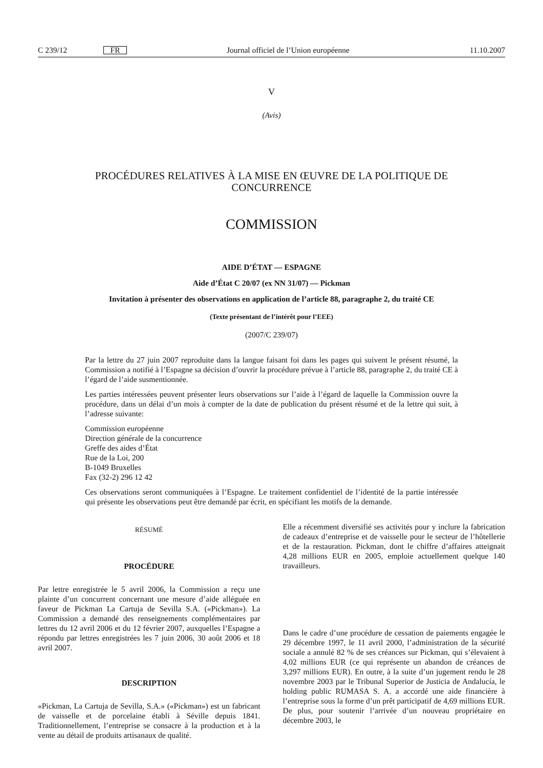C 239/12 FR Journal officiel de l’Union européenne 11.10.2007
V
(Avis)
PROCÉDURES RELATIVES À LA MISE EN ŒUVRE DE LA POLITIQUE DE
CONCURRENCE
COMMISSION
AIDE D’ÉTAT — ESPAGNE
Aide d’État C 20/07 (ex NN 31/07) — Pickman
Invitation à présenter des observations en application de l’article 88, paragraphe 2, du traité CE
(Texte présentant de l’intérêt pour l’EEE)
(2007/C 239/07)
Par la lettre du 27 juin 2007 reproduite dans la langue faisant foi dans les pages qui suivent le présent résumé, la Commission a notifié à l’Espagne sa décision d’ouvrir la procédure prévue à l’article 88, paragraphe 2, du traité CE à l’égard de l’aide susmentionnée.
Les parties intéressées peuvent présenter leurs observations sur l’aide à l’égard de laquelle la Commission ouvre la procédure, dans un délai d’un mois à compter de la date de publication du présent résumé et de la lettre qui suit, à l’adresse suivante:
Commission européenne
Direction générale de la concurrence
Greffe des aides d’État
Rue de la Loi, 200
B-1049 Bruxelles
Fax (32-2) 296 12 42
Ces observations seront communiquées à l’Espagne. Le traitement confidentiel de l’identité de la partie intéressée qui présente les observations peut être demandé par écrit, en spécifiant les motifs de la demande.
RÉSUMÉ
PROCÉDURE
Par lettre enregistrée le 5 avril 2006, la Commission a reçu une plainte d’un concurrent concernant une mesure d’aide alléguée en faveur de Pickman La Cartuja de Sevilla S.A. («Pickman»). La Commission a demandé des renseignements complémentaires par lettres du 12 avril 2006 et du 12 février 2007, auxquelles l’Espagne a répondu par lettres enregistrées les 7 juin 2006, 30 août 2006 et 18 avril 2007.
DESCRIPTION
«Pickman, La Cartuja de Sevilla, S.A.» («Pickman») est un fabricant de vaisselle et de porcelaine établi à Séville depuis 1841. Traditionnellement, l’entreprise se consacre à la production et à la vente au détail de produits artisanaux de qualité.
Elle a récemment diversifié ses activités pour y inclure la fabrication de cadeaux d’entreprise et de vaisselle pour le secteur de l’hôtellerie et de la restauration. Pickman, dont le chiffre d’affaires atteignait 4,28 millions EUR en 2005, emploie actuellement quelque 140 travailleurs.
Dans le cadre d’une procédure de cessation de paiements engagée le 29 décembre 1997, le 11 avril 2000, l’administration de la sécurité sociale a annulé 82 % de ses créances sur Pickman, qui s’élevaient à 4,02 millions EUR (ce qui représente un abandon de créances de 3,297 millions EUR). En outre, à la suite d’un jugement rendu le 28 novembre 2003 par le Tribunal Superior de Justicia de Andalucía, le holding public RUMASA S. A. a accordé une aide financière à l’entreprise sous la forme d’un prêt participatif de 4,69 millions EUR. De plus, pour soutenir l’arrivée d’un nouveau propriétaire en décembre 2003, le